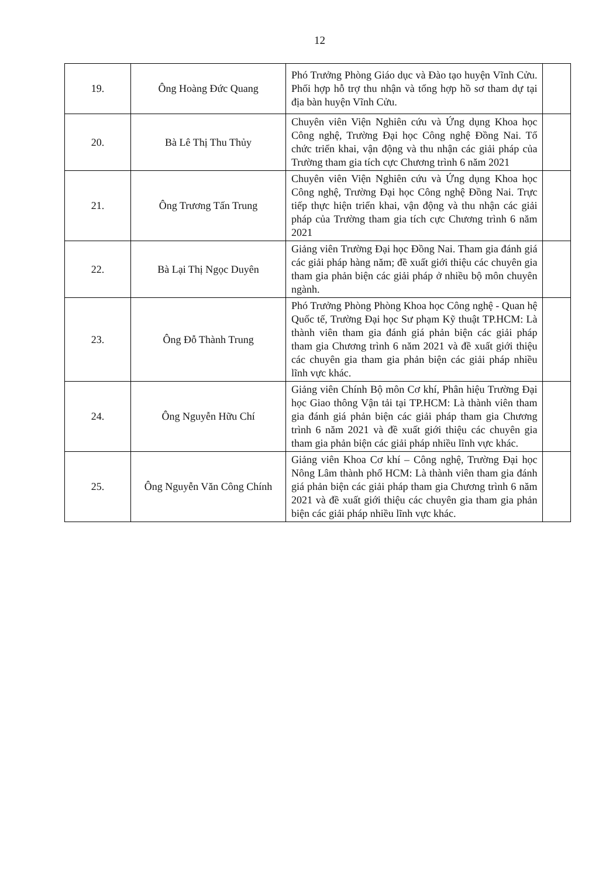12
| 19. | Ông Hoàng Đức Quang | Phó Trưởng Phòng Giáo dục và Đào tạo huyện Vĩnh Cửu. Phối hợp hỗ trợ thu nhận và tổng hợp hồ sơ tham dự tại địa bàn huyện Vĩnh Cửu. | |
| 20. | Bà Lê Thị Thu Thủy | Chuyên viên Viện Nghiên cứu và Ứng dụng Khoa học Công nghệ, Trường Đại học Công nghệ Đồng Nai. Tổ chức triển khai, vận động và thu nhận các giải pháp của Trường tham gia tích cực Chương trình 6 năm 2021 | |
| 21. | Ông Trương Tấn Trung | Chuyên viên Viện Nghiên cứu và Ứng dụng Khoa học Công nghệ, Trường Đại học Công nghệ Đồng Nai. Trực tiếp thực hiện triển khai, vận động và thu nhận các giải pháp của Trường tham gia tích cực Chương trình 6 năm 2021 | |
| 22. | Bà Lại Thị Ngọc Duyên | Giảng viên Trường Đại học Đồng Nai. Tham gia đánh giá các giải pháp hàng năm; đề xuất giới thiệu các chuyên gia tham gia phản biện các giải pháp ở nhiều bộ môn chuyên ngành. | |
| 23. | Ông Đỗ Thành Trung | Phó Trưởng Phòng Phòng Khoa học Công nghệ - Quan hệ Quốc tế, Trường Đại học Sư phạm Kỹ thuật TP.HCM: Là thành viên tham gia đánh giá phản biện các giải pháp tham gia Chương trình 6 năm 2021 và đề xuất giới thiệu các chuyên gia tham gia phản biện các giải pháp nhiều lĩnh vực khác. | |
| 24. | Ông Nguyễn Hữu Chí | Giảng viên Chính Bộ môn Cơ khí, Phân hiệu Trường Đại học Giao thông Vận tải tại TP.HCM: Là thành viên tham gia đánh giá phản biện các giải pháp tham gia Chương trình 6 năm 2021 và đề xuất giới thiệu các chuyên gia tham gia phản biện các giải pháp nhiều lĩnh vực khác. | |
| 25. | Ông Nguyễn Văn Công Chính | Giảng viên Khoa Cơ khí – Công nghệ, Trường Đại học Nông Lâm thành phố HCM: Là thành viên tham gia đánh giá phản biện các giải pháp tham gia Chương trình 6 năm 2021 và đề xuất giới thiệu các chuyên gia tham gia phản biện các giải pháp nhiều lĩnh vực khác. | |